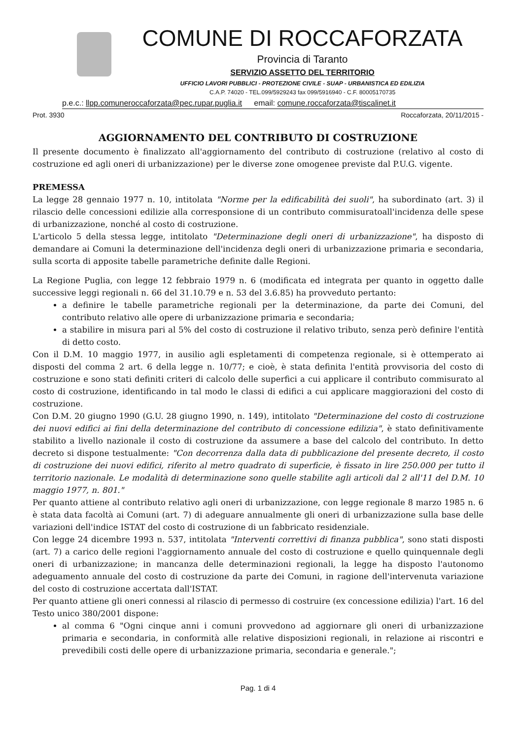COMUNE DI ROCCAFORZATA
Provincia di Taranto
SERVIZIO ASSETTO DEL TERRITORIO
UFFICIO LAVORI PUBBLICI - PROTEZIONE CIVILE - SUAP - URBANISTICA ED EDILIZIA
C.A.P. 74020 - TEL.099/5929243 fax 099/5916940 - C.F. 80005170735
p.e.c.: llpp.comuneroccaforzata@pec.rupar.puglia.it email: comune.roccaforzata@tiscalinet.it
Prot. 3930 Roccaforzata, 20/11/2015 -
AGGIORNAMENTO DEL CONTRIBUTO DI COSTRUZIONE
Il presente documento è finalizzato all'aggiornamento del contributo di costruzione (relativo al costo di costruzione ed agli oneri di urbanizzazione) per le diverse zone omogenee previste dal P.U.G. vigente.
PREMESSA
La legge 28 gennaio 1977 n. 10, intitolata "Norme per la edificabilità dei suoli", ha subordinato (art. 3) il rilascio delle concessioni edilizie alla corresponsione di un contributo commisuratoall'incidenza delle spese di urbanizzazione, nonché al costo di costruzione.
L'articolo 5 della stessa legge, intitolato "Determinazione degli oneri di urbanizzazione", ha disposto di demandare ai Comuni la determinazione dell'incidenza degli oneri di urbanizzazione primaria e secondaria, sulla scorta di apposite tabelle parametriche definite dalle Regioni.
La Regione Puglia, con legge 12 febbraio 1979 n. 6 (modificata ed integrata per quanto in oggetto dalle successive leggi regionali n. 66 del 31.10.79 e n. 53 del 3.6.85) ha provveduto pertanto:
a definire le tabelle parametriche regionali per la determinazione, da parte dei Comuni, del contributo relativo alle opere di urbanizzazione primaria e secondaria;
a stabilire in misura pari al 5% del costo di costruzione il relativo tributo, senza però definire l'entità di detto costo.
Con il D.M. 10 maggio 1977, in ausilio agli espletamenti di competenza regionale, si è ottemperato ai disposti del comma 2 art. 6 della legge n. 10/77; e cioè, è stata definita l'entità provvisoria del costo di costruzione e sono stati definiti criteri di calcolo delle superfici a cui applicare il contributo commisurato al costo di costruzione, identificando in tal modo le classi di edifici a cui applicare maggiorazioni del costo di costruzione.
Con D.M. 20 giugno 1990 (G.U. 28 giugno 1990, n. 149), intitolato "Determinazione del costo di costruzione dei nuovi edifici ai fini della determinazione del contributo di concessione edilizia", è stato definitivamente stabilito a livello nazionale il costo di costruzione da assumere a base del calcolo del contributo. In detto decreto si dispone testualmente: "Con decorrenza dalla data di pubblicazione del presente decreto, il costo di costruzione dei nuovi edifici, riferito al metro quadrato di superficie, è fissato in lire 250.000 per tutto il territorio nazionale. Le modalità di determinazione sono quelle stabilite agli articoli dal 2 all'11 del D.M. 10 maggio 1977, n. 801."
Per quanto attiene al contributo relativo agli oneri di urbanizzazione, con legge regionale 8 marzo 1985 n. 6 è stata data facoltà ai Comuni (art. 7) di adeguare annualmente gli oneri di urbanizzazione sulla base delle variazioni dell'indice ISTAT del costo di costruzione di un fabbricato residenziale.
Con legge 24 dicembre 1993 n. 537, intitolata "Interventi correttivi di finanza pubblica", sono stati disposti (art. 7) a carico delle regioni l'aggiornamento annuale del costo di costruzione e quello quinquennale degli oneri di urbanizzazione; in mancanza delle determinazioni regionali, la legge ha disposto l'autonomo adeguamento annuale del costo di costruzione da parte dei Comuni, in ragione dell'intervenuta variazione del costo di costruzione accertata dall'ISTAT.
Per quanto attiene gli oneri connessi al rilascio di permesso di costruire (ex concessione edilizia) l'art. 16 del Testo unico 380/2001 dispone:
al comma 6 "Ogni cinque anni i comuni provvedono ad aggiornare gli oneri di urbanizzazione primaria e secondaria, in conformità alle relative disposizioni regionali, in relazione ai riscontri e prevedibili costi delle opere di urbanizzazione primaria, secondaria e generale.";
Pag. 1 di 4